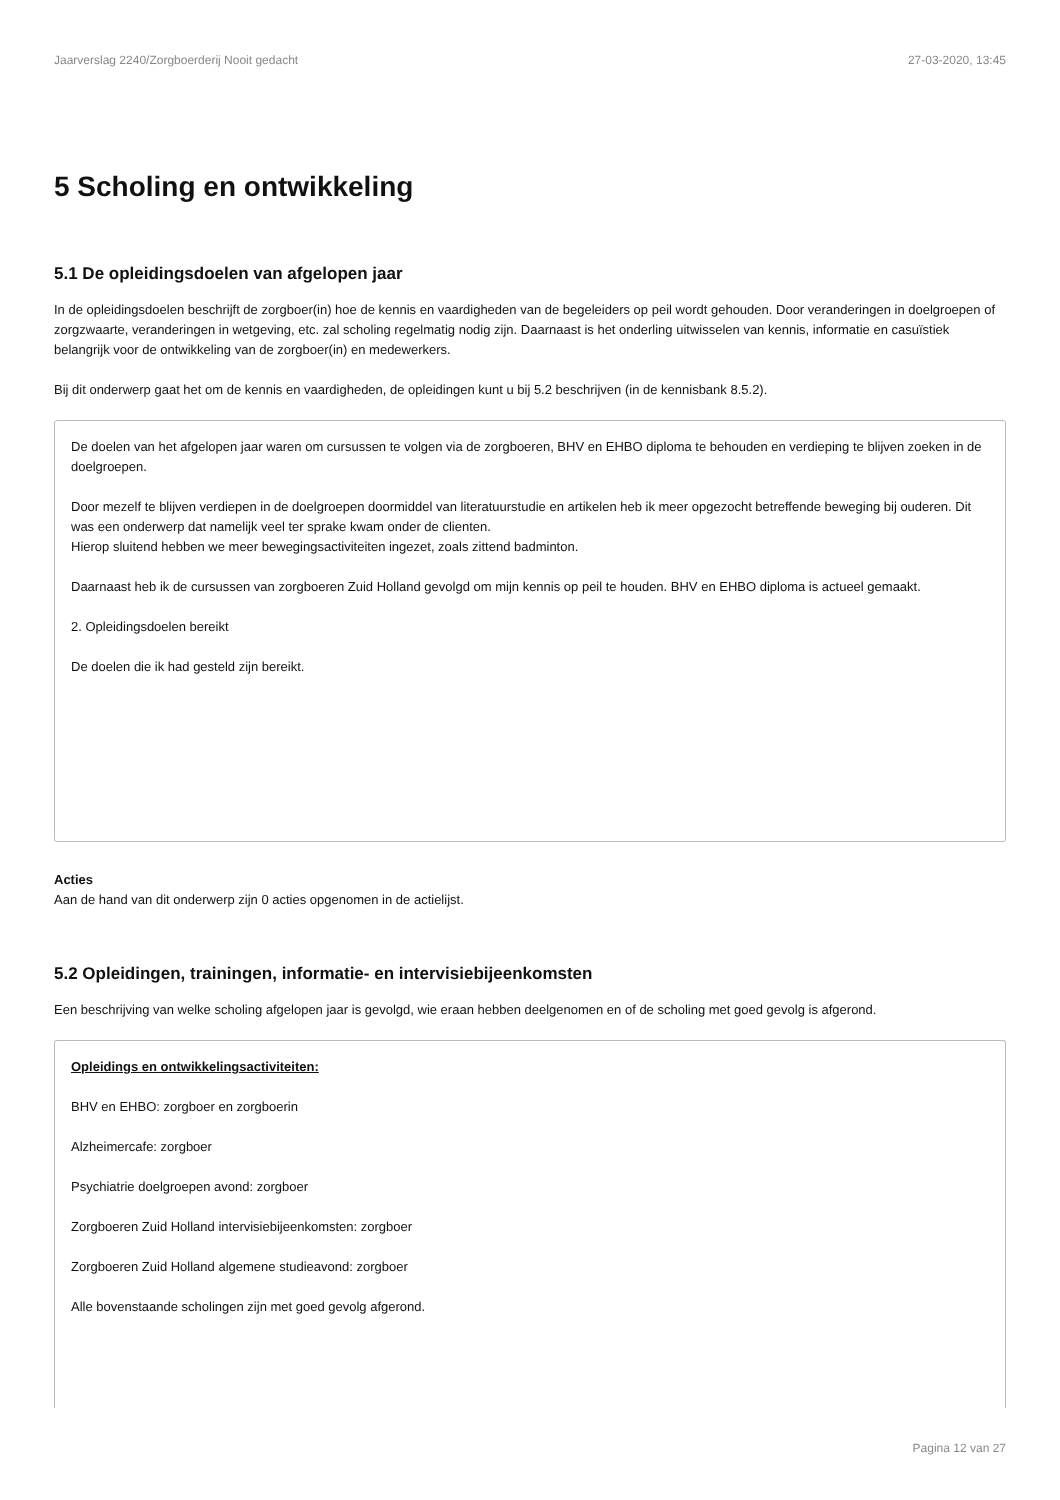Jaarverslag 2240/Zorgboerderij Nooit gedacht 27-03-2020, 13:45
5 Scholing en ontwikkeling
5.1 De opleidingsdoelen van afgelopen jaar
In de opleidingsdoelen beschrijft de zorgboer(in) hoe de kennis en vaardigheden van de begeleiders op peil wordt gehouden. Door veranderingen in doelgroepen of zorgzwaarte, veranderingen in wetgeving, etc. zal scholing regelmatig nodig zijn. Daarnaast is het onderling uitwisselen van kennis, informatie en casuïstiek belangrijk voor de ontwikkeling van de zorgboer(in) en medewerkers.
Bij dit onderwerp gaat het om de kennis en vaardigheden, de opleidingen kunt u bij 5.2 beschrijven (in de kennisbank 8.5.2).
De doelen van het afgelopen jaar waren om cursussen te volgen via de zorgboeren, BHV en EHBO diploma te behouden en verdieping te blijven zoeken in de doelgroepen.
Door mezelf te blijven verdiepen in de doelgroepen doormiddel van literatuurstudie en artikelen heb ik meer opgezocht betreffende beweging bij ouderen. Dit was een onderwerp dat namelijk veel ter sprake kwam onder de clienten.
Hierop sluitend hebben we meer bewegingsactiviteiten ingezet, zoals zittend badminton.
Daarnaast heb ik de cursussen van zorgboeren Zuid Holland gevolgd om mijn kennis op peil te houden. BHV en EHBO diploma is actueel gemaakt.
2. Opleidingsdoelen bereikt
De doelen die ik had gesteld zijn bereikt.
Acties
Aan de hand van dit onderwerp zijn 0 acties opgenomen in de actielijst.
5.2 Opleidingen, trainingen, informatie- en intervisiebijeenkomsten
Een beschrijving van welke scholing afgelopen jaar is gevolgd, wie eraan hebben deelgenomen en of de scholing met goed gevolg is afgerond.
Opleidings en ontwikkelingsactiviteiten:
BHV en EHBO: zorgboer en zorgboerin
Alzheimercafe: zorgboer
Psychiatrie doelgroepen avond: zorgboer
Zorgboeren Zuid Holland intervisiebijeenkomsten: zorgboer
Zorgboeren Zuid Holland algemene studieavond: zorgboer
Alle bovenstaande scholingen zijn met goed gevolg afgerond.
Pagina 12 van 27